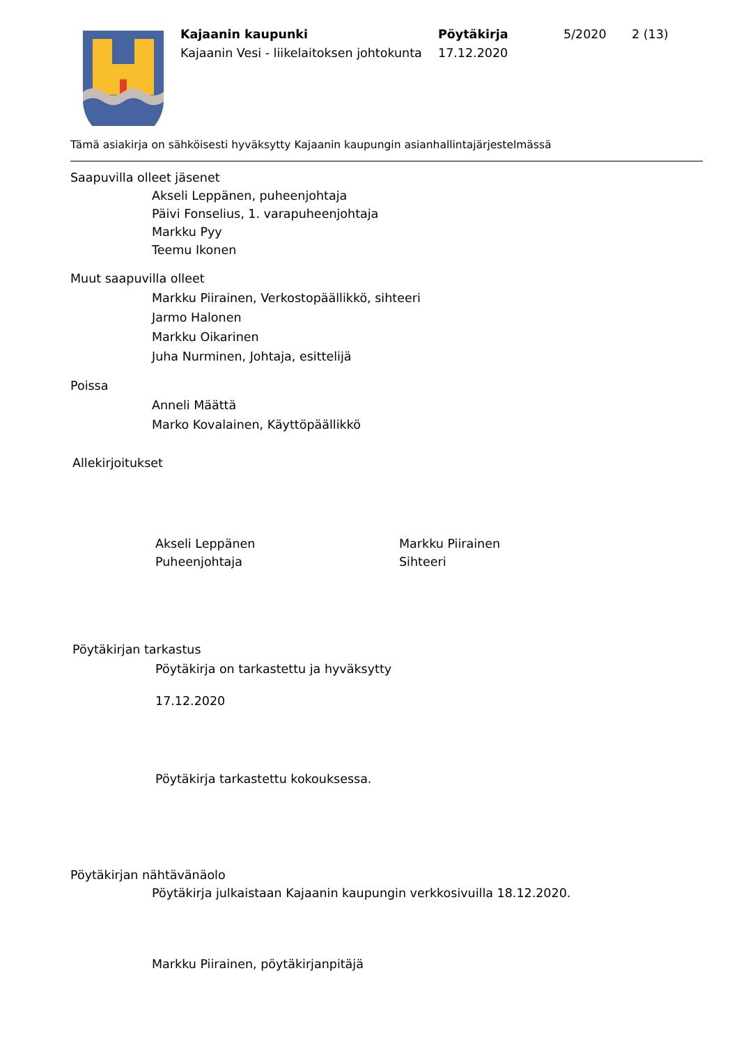Kajaanin kaupunki
Kajaanin Vesi - liikelaitoksen johtokunta
Pöytäkirja
17.12.2020
5/2020 2 (13)
Tämä asiakirja on sähköisesti hyväksytty Kajaanin kaupungin asianhallintajärjestelmässä
Saapuvilla olleet jäsenet
Akseli Leppänen, puheenjohtaja
Päivi Fonselius, 1. varapuheenjohtaja
Markku Pyy
Teemu Ikonen
Muut saapuvilla olleet
Markku Piirainen, Verkostopäällikkö, sihteeri
Jarmo Halonen
Markku Oikarinen
Juha Nurminen, Johtaja, esittelijä
Poissa
Anneli Määttä
Marko Kovalainen, Käyttöpäällikkö
Allekirjoitukset
Akseli Leppänen
Puheenjohtaja
Markku Piirainen
Sihteeri
Pöytäkirjan tarkastus
Pöytäkirja on tarkastettu ja hyväksytty
17.12.2020
Pöytäkirja tarkastettu kokouksessa.
Pöytäkirjan nähtävänäolo
Pöytäkirja julkaistaan Kajaanin kaupungin verkkosivuilla 18.12.2020.
Markku Piirainen, pöytäkirjanpitäjä